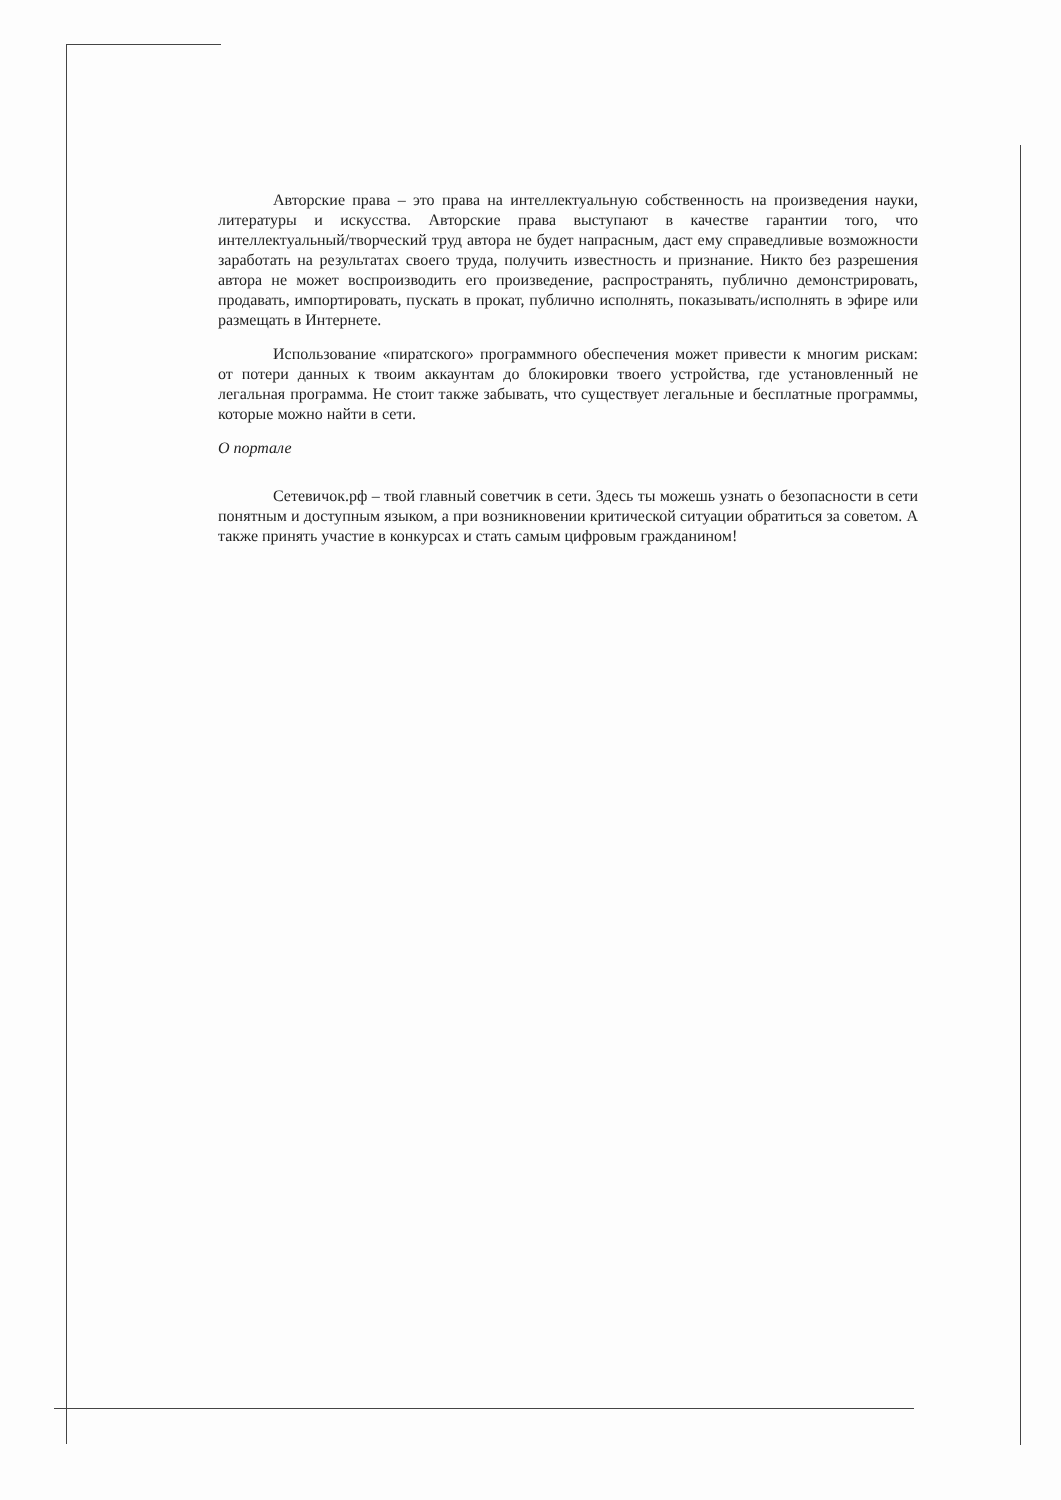Авторские права – это права на интеллектуальную собственность на произведения науки, литературы и искусства. Авторские права выступают в качестве гарантии того, что интеллектуальный/творческий труд автора не будет напрасным, даст ему справедливые возможности заработать на результатах своего труда, получить известность и признание. Никто без разрешения автора не может воспроизводить его произведение, распространять, публично демонстрировать, продавать, импортировать, пускать в прокат, публично исполнять, показывать/исполнять в эфире или размещать в Интернете.
Использование «пиратского» программного обеспечения может привести к многим рискам: от потери данных к твоим аккаунтам до блокировки твоего устройства, где установленный не легальная программа. Не стоит также забывать, что существует легальные и бесплатные программы, которые можно найти в сети.
О портале
Сетевичок.рф – твой главный советчик в сети. Здесь ты можешь узнать о безопасности в сети понятным и доступным языком, а при возникновении критической ситуации обратиться за советом. А также принять участие в конкурсах и стать самым цифровым гражданином!